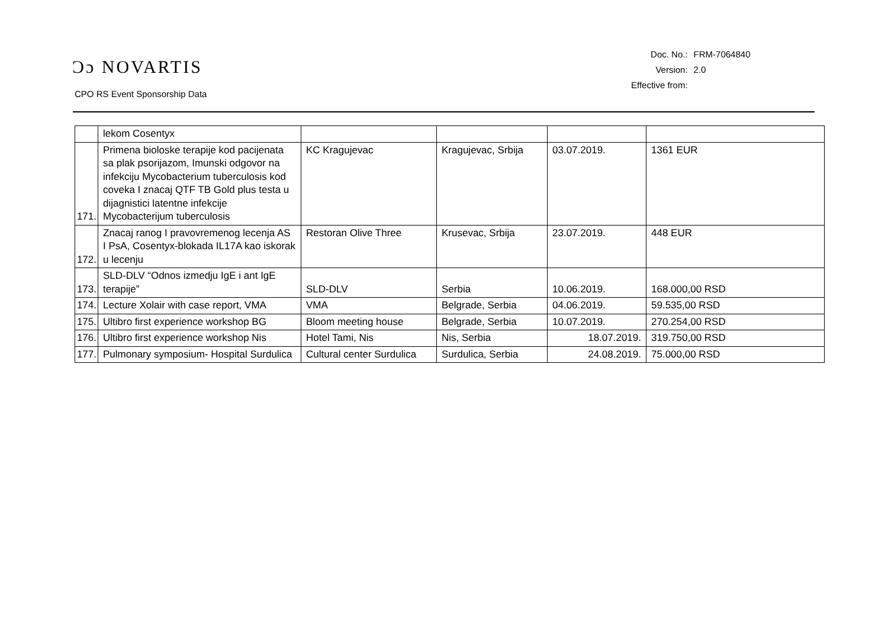Ɔɔ NOVARTIS
CPO RS Event Sponsorship Data
| Doc. No.: | FRM-7064840 |
| Version: | 2.0 |
| Effective from: | |
| | lekom Cosentyx | | | | |
| 171. | Primena bioloske terapije kod pacijenata sa plak psorijazom, Imunski odgovor na infekciju Mycobacterium tuberculosis kod coveka I znacaj QTF TB Gold plus testa u dijagnistici latentne infekcije Mycobacterijum tuberculosis | KC Kragujevac | Kragujevac, Srbija | 03.07.2019. | 1361 EUR |
| 172. | Znacaj ranog I pravovremenog lecenja AS I PsA, Cosentyx-blokada IL17A kao iskorak u lecenju | Restoran Olive Three | Krusevac, Srbija | 23.07.2019. | 448 EUR |
| 173. | SLD-DLV “Odnos izmedju IgE i ant IgE terapije” | SLD-DLV | Serbia | 10.06.2019. | 168.000,00 RSD |
| 174. | Lecture Xolair with case report, VMA | VMA | Belgrade, Serbia | 04.06.2019. | 59.535,00 RSD |
| 175. | Ultibro first experience workshop BG | Bloom meeting house | Belgrade, Serbia | 10.07.2019. | 270.254,00 RSD |
| 176. | Ultibro first experience workshop Nis | Hotel Tami, Nis | Nis, Serbia | 18.07.2019. | 319.750,00 RSD |
| 177. | Pulmonary symposium- Hospital Surdulica | Cultural center Surdulica | Surdulica, Serbia | 24.08.2019. | 75.000,00 RSD |